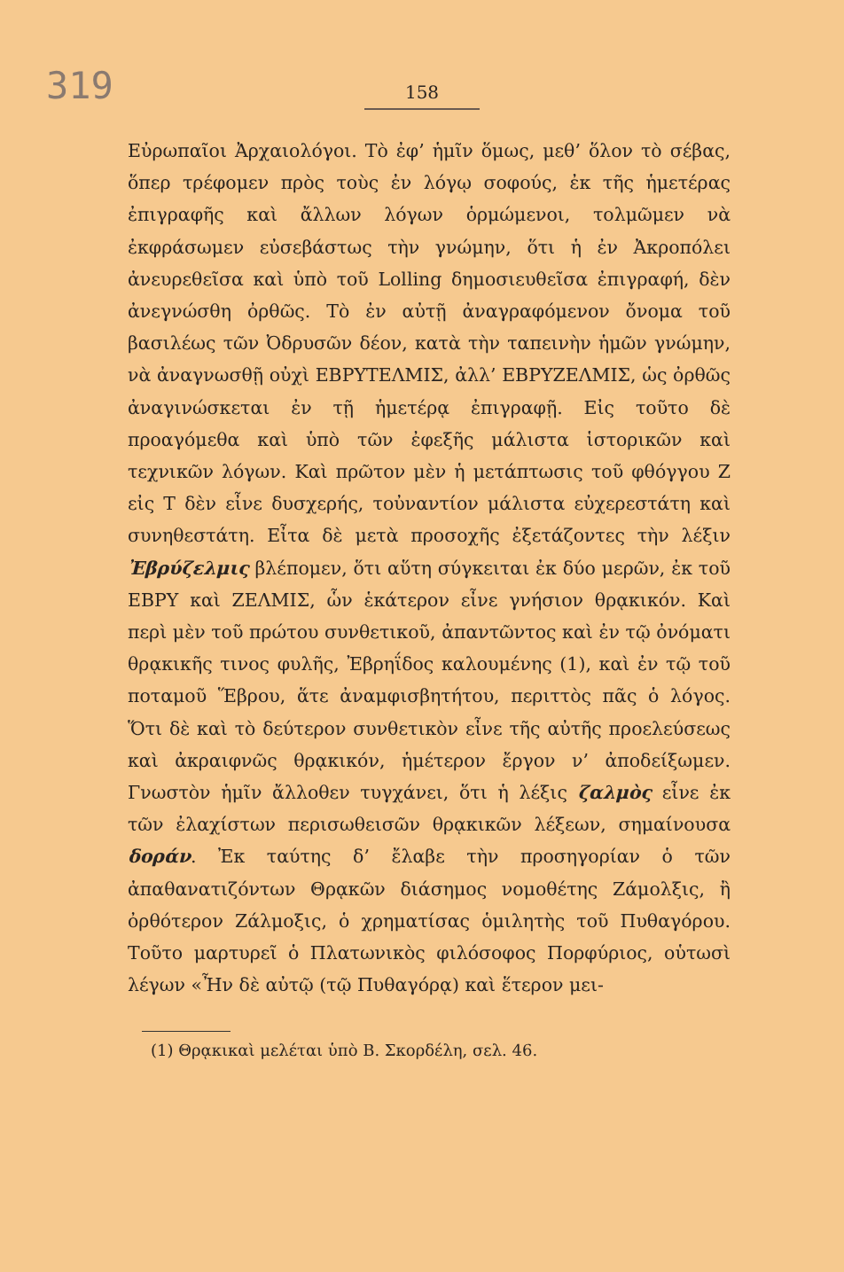319
158
Εὐρωπαῖοι Ἀρχαιολόγοι. Τὸ ἐφ’ ἡμῖν ὅμως, μεθ’ ὅλον τὸ σέβας, ὅπερ τρέφομεν πρὸς τοὺς ἐν λόγῳ σοφούς, ἐκ τῆς ἡμετέρας ἐπιγραφῆς καὶ ἄλλων λόγων ὁρμώμενοι, τολμῶμεν νὰ ἐκφράσωμεν εὐσεβάστως τὴν γνώμην, ὅτι ἡ ἐν Ἀκροπόλει ἀνευρεθεῖσα καὶ ὑπὸ τοῦ Lolling δημοσιευθεῖσα ἐπιγραφή, δὲν ἀνεγνώσθη ὀρθῶς. Τὸ ἐν αὐτῇ ἀναγραφόμενον ὄνομα τοῦ βασιλέως τῶν Ὀδρυσῶν δέον, κατὰ τὴν ταπεινὴν ἡμῶν γνώμην, νὰ ἀναγνωσθῇ οὐχὶ ΕΒΡΥΤΕΛΜΙΣ, ἀλλ’ ΕΒΡΥΖΕΛΜΙΣ, ὡς ὀρθῶς ἀναγινώσκεται ἐν τῇ ἡμετέρᾳ ἐπιγραφῇ. Εἰς τοῦτο δὲ προαγόμεθα καὶ ὑπὸ τῶν ἐφεξῆς μάλιστα ἱστορικῶν καὶ τεχνικῶν λόγων. Καὶ πρῶτον μὲν ἡ μετάπτωσις τοῦ φθόγγου Ζ εἰς Τ δὲν εἶνε δυσχερής, τοὐναντίον μάλιστα εὐχερεστάτη καὶ συνηθεστάτη. Εἶτα δὲ μετὰ προσοχῆς ἐξετάζοντες τὴν λέξιν Ἐβρύζελμις βλέπομεν, ὅτι αὕτη σύγκειται ἐκ δύο μερῶν, ἐκ τοῦ ΕΒΡΥ καὶ ΖΕΛΜΙΣ, ὧν ἑκάτερον εἶνε γνήσιον θρᾳκικόν. Καὶ περὶ μὲν τοῦ πρώτου συνθετικοῦ, ἀπαντῶντος καὶ ἐν τῷ ὀνόματι θρᾳκικῆς τινος φυλῆς, Ἐβρηΐδος καλουμένης (1), καὶ ἐν τῷ τοῦ ποταμοῦ Ἕβρου, ἅτε ἀναμφισβητήτου, περιττὸς πᾶς ὁ λόγος. Ὅτι δὲ καὶ τὸ δεύτερον συνθετικὸν εἶνε τῆς αὐτῆς προελεύσεως καὶ ἀκραιφνῶς θρᾳκικόν, ἡμέτερον ἔργον ν’ ἀποδείξωμεν. Γνωστὸν ἡμῖν ἄλλοθεν τυγχάνει, ὅτι ἡ λέξις ζαλμὸς εἶνε ἐκ τῶν ἐλαχίστων περισωθεισῶν θρᾳκικῶν λέξεων, σημαίνουσα δοράν. Ἐκ ταύτης δ’ ἔλαβε τὴν προσηγορίαν ὁ τῶν ἀπαθανατιζόντων Θρᾳκῶν διάσημος νομοθέτης Ζάμολξις, ἢ ὀρθότερον Ζάλμοξις, ὁ χρηματίσας ὁμιλητὴς τοῦ Πυθαγόρου. Τοῦτο μαρτυρεῖ ὁ Πλατωνικὸς φιλόσοφος Πορφύριος, οὑτωσὶ λέγων «Ἦν δὲ αὐτῷ (τῷ Πυθαγόρᾳ) καὶ ἕτερον μει-
(1) Θρᾳκικαὶ μελέται ὑπὸ Β. Σκορδέλη, σελ. 46.